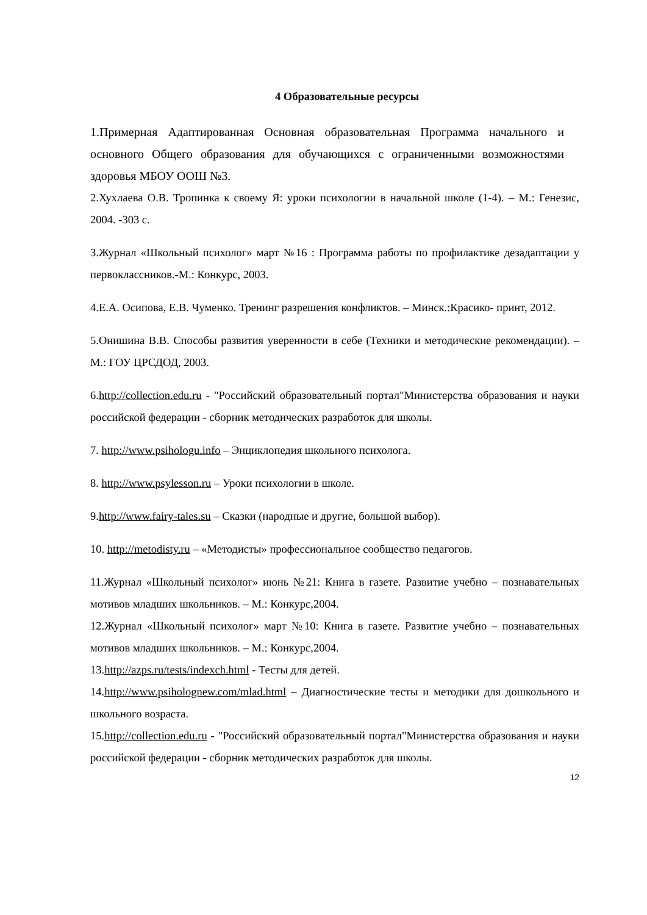4 Образовательные ресурсы
1.Примерная Адаптированная Основная образовательная Программа начального и основного Общего образования для обучающихся с ограниченными возможностями здоровья МБОУ ООШ №3.
2.Хухлаева О.В. Тропинка к своему Я: уроки психологии в начальной школе (1-4). – М.: Генезис, 2004. -303 с.
3.Журнал «Школьный психолог» март №16 : Программа работы по профилактике дезадаптации у первоклассников.-М.: Конкурс, 2003.
4.Е.А. Осипова, Е.В. Чуменко. Тренинг разрешения конфликтов. – Минск.:Красико- принт, 2012.
5.Онишина В.В. Способы развития уверенности в себе (Техники и методические рекомендации). – М.: ГОУ ЦРСДОД, 2003.
6.http://collection.edu.ru - "Российский образовательный портал"Министерства образования и науки российской федерации - сборник методических разработок для школы.
7. http://www.psihologu.info – Энциклопедия школьного психолога.
8. http://www.psylesson.ru – Уроки психологии в школе.
9.http://www.fairy-tales.su – Сказки (народные и другие, большой выбор).
10. http://metodisty.ru – «Методисты» профессиональное сообщество педагогов.
11.Журнал «Школьный психолог» июнь №21: Книга в газете. Развитие учебно – познавательных мотивов младших школьников. – М.: Конкурс,2004.
12.Журнал «Школьный психолог» март №10: Книга в газете. Развитие учебно – познавательных мотивов младших школьников. – М.: Конкурс,2004.
13.http://azps.ru/tests/indexch.html - Тесты для детей.
14.http://www.psiholognew.com/mlad.html – Диагностические тесты и методики для дошкольного и школьного возраста.
15.http://collection.edu.ru - "Российский образовательный портал"Министерства образования и науки российской федерации - сборник методических разработок для школы.
12